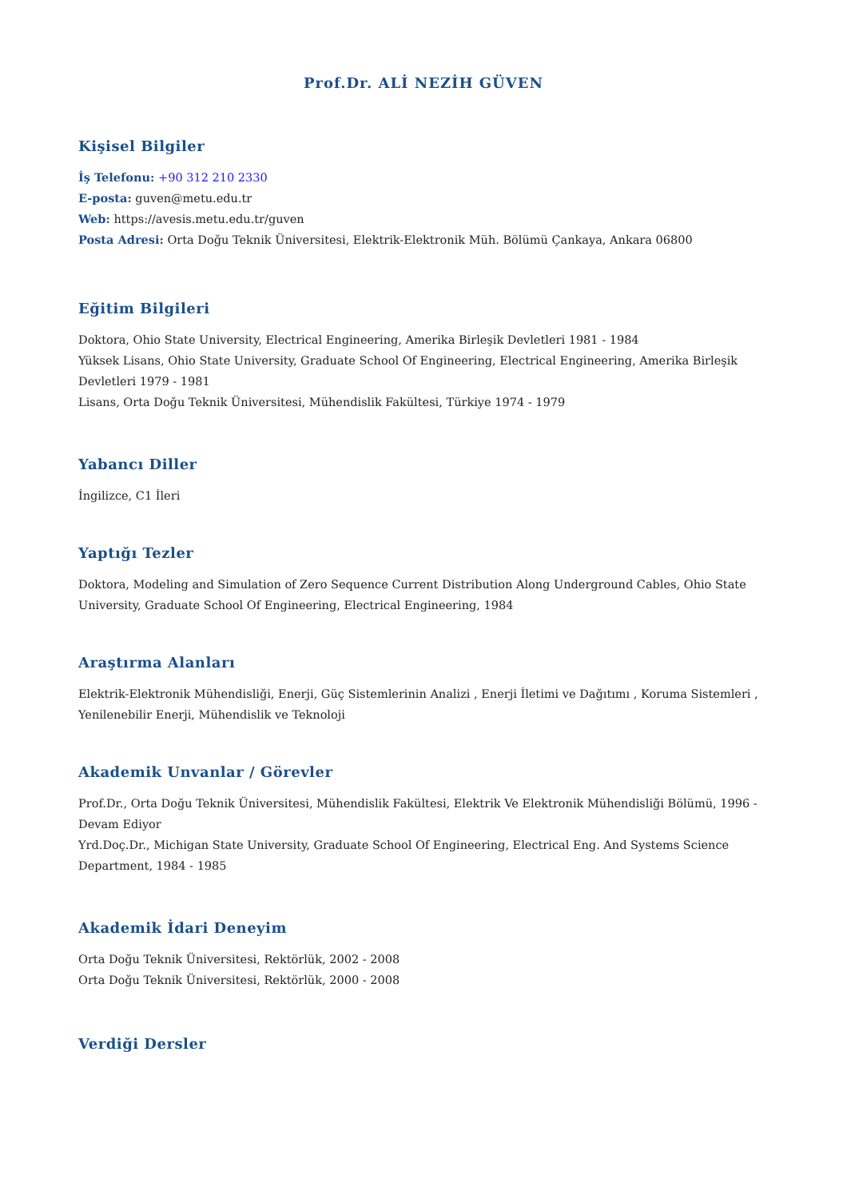Prof.Dr. ALİ NEZİH GÜVEN
Kişisel Bilgiler
İş Telefonu: +90 312 210 2330
E-posta: guven@metu.edu.tr
Web: https://avesis.metu.edu.tr/guven
Posta Adresi: Orta Doğu Teknik Üniversitesi, Elektrik-Elektronik Müh. Bölümü Çankaya, Ankara 06800
Eğitim Bilgileri
Doktora, Ohio State University, Electrical Engineering, Amerika Birleşik Devletleri 1981 - 1984
Yüksek Lisans, Ohio State University, Graduate School Of Engineering, Electrical Engineering, Amerika Birleşik Devletleri 1979 - 1981
Lisans, Orta Doğu Teknik Üniversitesi, Mühendislik Fakültesi, Türkiye 1974 - 1979
Yabancı Diller
İngilizce, C1 İleri
Yaptığı Tezler
Doktora, Modeling and Simulation of Zero Sequence Current Distribution Along Underground Cables, Ohio State University, Graduate School Of Engineering, Electrical Engineering, 1984
Araştırma Alanları
Elektrik-Elektronik Mühendisliği, Enerji, Güç Sistemlerinin Analizi , Enerji İletimi ve Dağıtımı , Koruma Sistemleri , Yenilenebilir Enerji, Mühendislik ve Teknoloji
Akademik Unvanlar / Görevler
Prof.Dr., Orta Doğu Teknik Üniversitesi, Mühendislik Fakültesi, Elektrik Ve Elektronik Mühendisliği Bölümü, 1996 - Devam Ediyor
Yrd.Doç.Dr., Michigan State University, Graduate School Of Engineering, Electrical Eng. And Systems Science Department, 1984 - 1985
Akademik İdari Deneyim
Orta Doğu Teknik Üniversitesi, Rektörlük, 2002 - 2008
Orta Doğu Teknik Üniversitesi, Rektörlük, 2000 - 2008
Verdiği Dersler